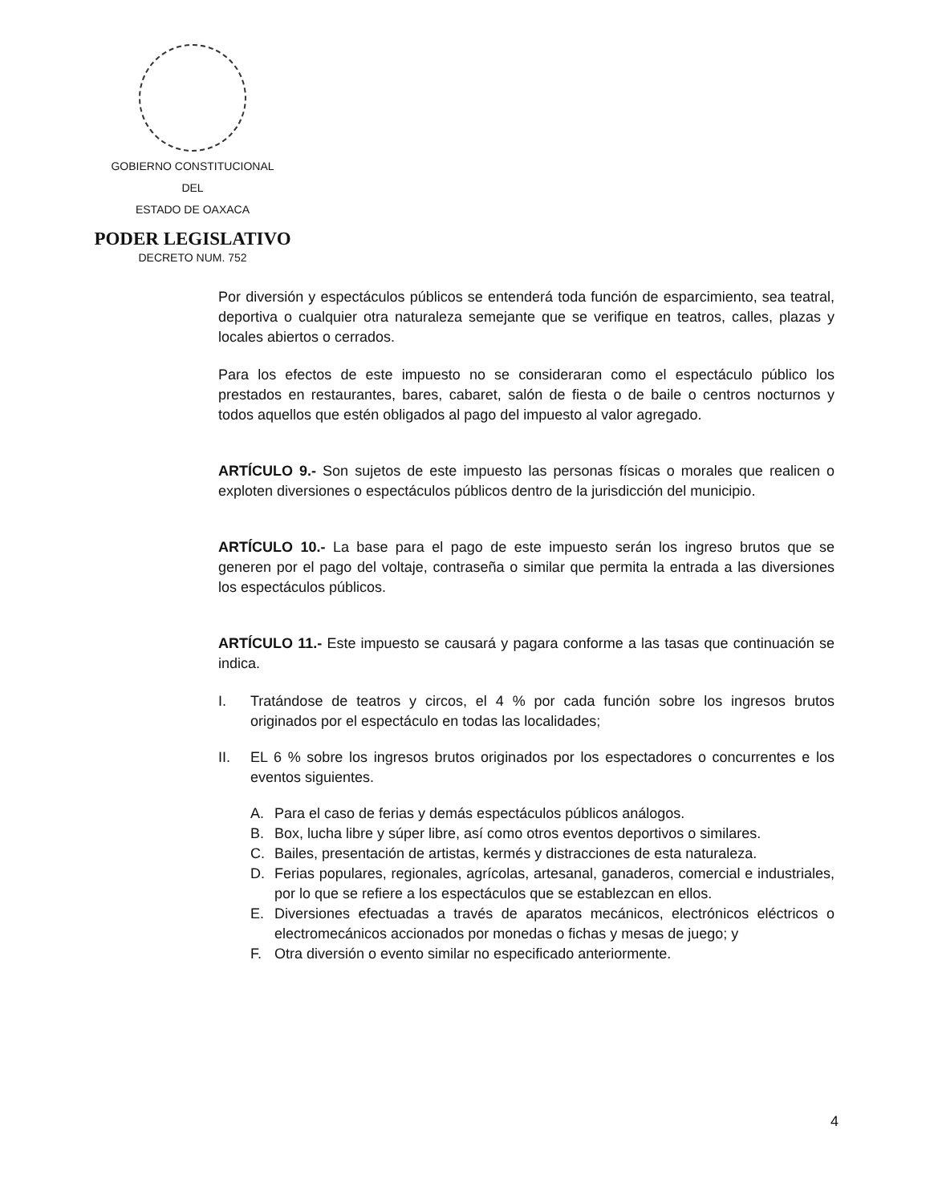GOBIERNO CONSTITUCIONAL
DEL
ESTADO DE OAXACA
PODER LEGISLATIVO
DECRETO NUM. 752
Por diversión y espectáculos públicos se entenderá toda función de esparcimiento, sea teatral, deportiva o cualquier otra naturaleza semejante que se verifique en teatros, calles, plazas y locales abiertos o cerrados.
Para los efectos de este impuesto no se consideraran como el espectáculo público los prestados en restaurantes, bares, cabaret, salón de fiesta o de baile o centros nocturnos y todos aquellos que estén obligados al pago del impuesto al valor agregado.
ARTÍCULO 9.- Son sujetos de este impuesto las personas físicas o morales que realicen o exploten diversiones o espectáculos públicos dentro de la jurisdicción del municipio.
ARTÍCULO 10.- La base para el pago de este impuesto serán los ingreso brutos que se generen por el pago del voltaje, contraseña o similar que permita la entrada a las diversiones los espectáculos públicos.
ARTÍCULO 11.- Este impuesto se causará y pagara conforme a las tasas que continuación se indica.
I. Tratándose de teatros y circos, el 4 % por cada función sobre los ingresos brutos originados por el espectáculo en todas las localidades;
II. EL 6 % sobre los ingresos brutos originados por los espectadores o concurrentes e los eventos siguientes.
A. Para el caso de ferias y demás espectáculos públicos análogos.
B. Box, lucha libre y súper libre, así como otros eventos deportivos o similares.
C. Bailes, presentación de artistas, kermés y distracciones de esta naturaleza.
D. Ferias populares, regionales, agrícolas, artesanal, ganaderos, comercial e industriales, por lo que se refiere a los espectáculos que se establezcan en ellos.
E. Diversiones efectuadas a través de aparatos mecánicos, electrónicos eléctricos o electromecánicos accionados por monedas o fichas y mesas de juego; y
F. Otra diversión o evento similar no especificado anteriormente.
4